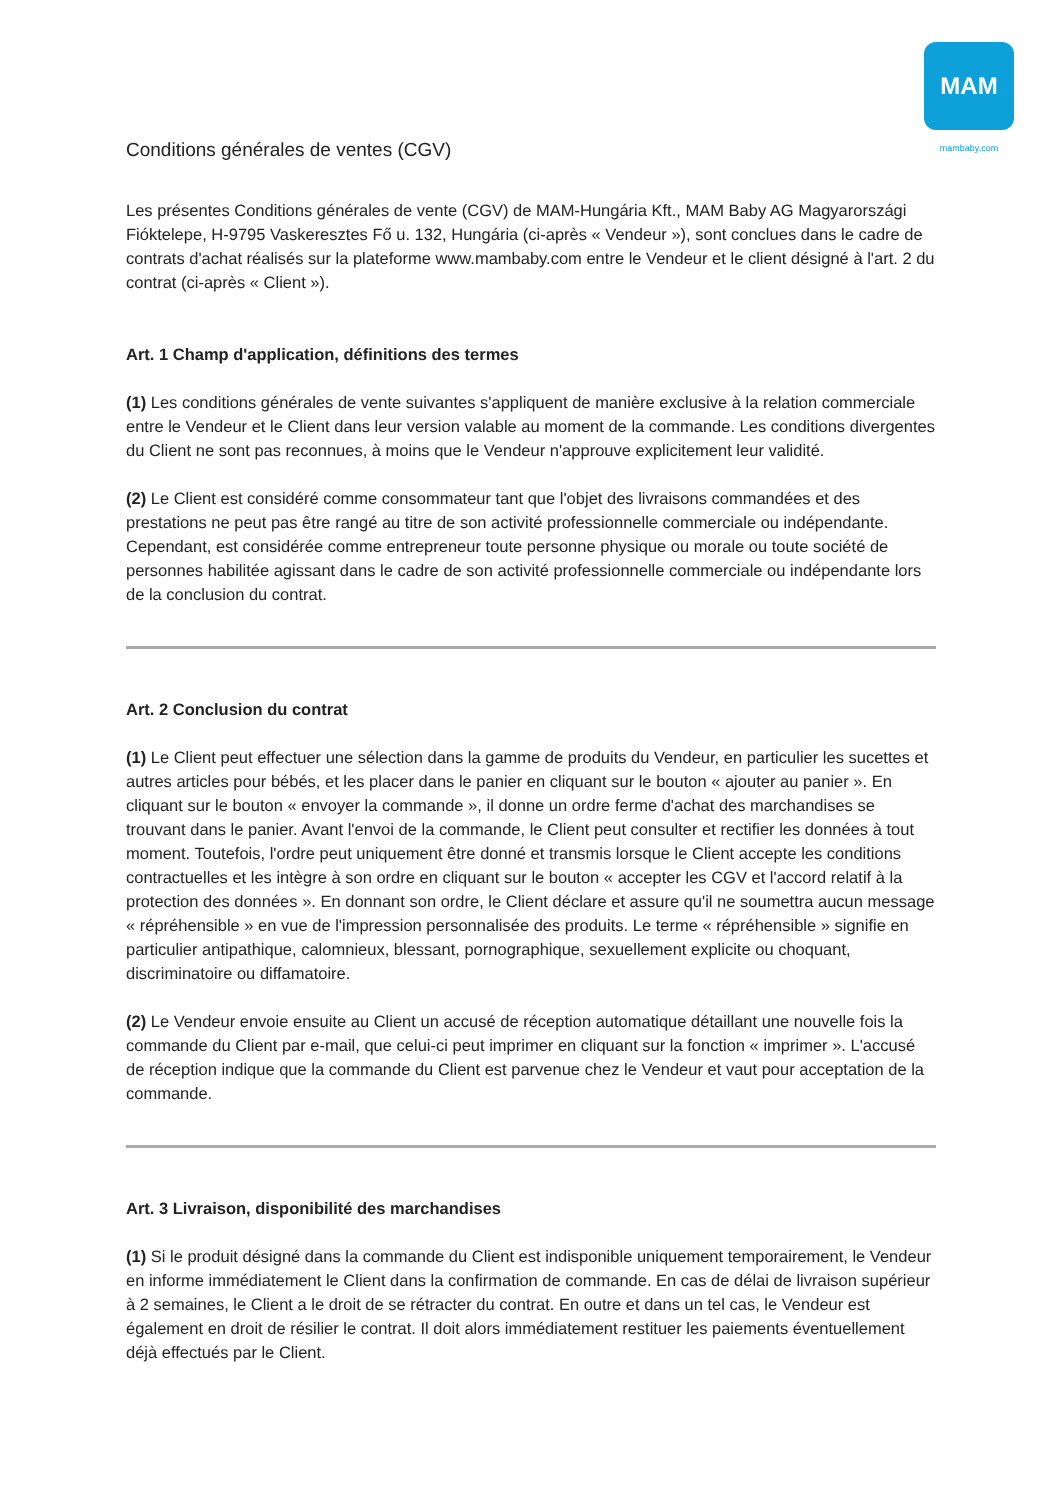MAM
mambaby.com
Conditions générales de ventes (CGV)
Les présentes Conditions générales de vente (CGV) de MAM-Hungária Kft., MAM Baby AG Magyarországi Fióktelepe, H-9795 Vaskeresztes Fő u. 132, Hungária (ci-après « Vendeur »), sont conclues dans le cadre de contrats d'achat réalisés sur la plateforme www.mambaby.com entre le Vendeur et le client désigné à l'art. 2 du contrat (ci-après « Client »).
Art. 1 Champ d'application, définitions des termes
(1) Les conditions générales de vente suivantes s'appliquent de manière exclusive à la relation commerciale entre le Vendeur et le Client dans leur version valable au moment de la commande. Les conditions divergentes du Client ne sont pas reconnues, à moins que le Vendeur n'approuve explicitement leur validité.
(2) Le Client est considéré comme consommateur tant que l'objet des livraisons commandées et des prestations ne peut pas être rangé au titre de son activité professionnelle commerciale ou indépendante. Cependant, est considérée comme entrepreneur toute personne physique ou morale ou toute société de personnes habilitée agissant dans le cadre de son activité professionnelle commerciale ou indépendante lors de la conclusion du contrat.
Art. 2 Conclusion du contrat
(1) Le Client peut effectuer une sélection dans la gamme de produits du Vendeur, en particulier les sucettes et autres articles pour bébés, et les placer dans le panier en cliquant sur le bouton « ajouter au panier ». En cliquant sur le bouton « envoyer la commande », il donne un ordre ferme d'achat des marchandises se trouvant dans le panier. Avant l'envoi de la commande, le Client peut consulter et rectifier les données à tout moment. Toutefois, l'ordre peut uniquement être donné et transmis lorsque le Client accepte les conditions contractuelles et les intègre à son ordre en cliquant sur le bouton « accepter les CGV et l'accord relatif à la protection des données ». En donnant son ordre, le Client déclare et assure qu'il ne soumettra aucun message « répréhensible » en vue de l'impression personnalisée des produits. Le terme « répréhensible » signifie en particulier antipathique, calomnieux, blessant, pornographique, sexuellement explicite ou choquant, discriminatoire ou diffamatoire.
(2) Le Vendeur envoie ensuite au Client un accusé de réception automatique détaillant une nouvelle fois la commande du Client par e-mail, que celui-ci peut imprimer en cliquant sur la fonction « imprimer ». L'accusé de réception indique que la commande du Client est parvenue chez le Vendeur et vaut pour acceptation de la commande.
Art. 3 Livraison, disponibilité des marchandises
(1) Si le produit désigné dans la commande du Client est indisponible uniquement temporairement, le Vendeur en informe immédiatement le Client dans la confirmation de commande. En cas de délai de livraison supérieur à 2 semaines, le Client a le droit de se rétracter du contrat. En outre et dans un tel cas, le Vendeur est également en droit de résilier le contrat. Il doit alors immédiatement restituer les paiements éventuellement déjà effectués par le Client.